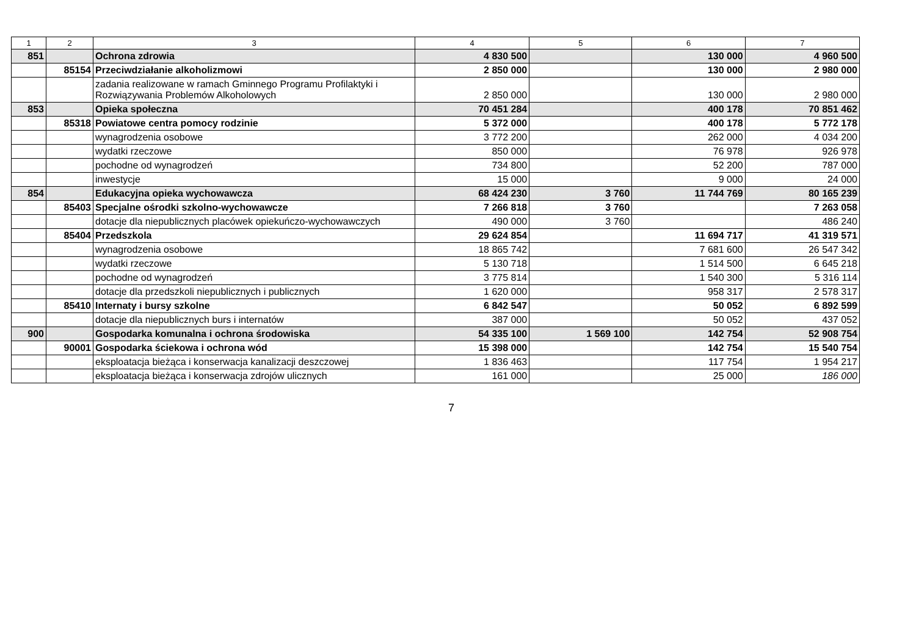| 1 | 2 | 3 | 4 | 5 | 6 | 7 |
| --- | --- | --- | --- | --- | --- | --- |
| 851 | | Ochrona zdrowia | 4 830 500 | | 130 000 | 4 960 500 |
| | 85154 | Przeciwdziałanie alkoholizmowi | 2 850 000 | | 130 000 | 2 980 000 |
| | | zadania realizowane w ramach Gminnego Programu Profilaktyki i Rozwiązywania Problemów Alkoholowych | 2 850 000 | | 130 000 | 2 980 000 |
| 853 | | Opieka społeczna | 70 451 284 | | 400 178 | 70 851 462 |
| | 85318 | Powiatowe centra pomocy rodzinie | 5 372 000 | | 400 178 | 5 772 178 |
| | | wynagrodzenia osobowe | 3 772 200 | | 262 000 | 4 034 200 |
| | | wydatki rzeczowe | 850 000 | | 76 978 | 926 978 |
| | | pochodne od wynagrodzeń | 734 800 | | 52 200 | 787 000 |
| | | inwestycje | 15 000 | | 9 000 | 24 000 |
| 854 | | Edukacyjna opieka wychowawcza | 68 424 230 | 3 760 | 11 744 769 | 80 165 239 |
| | 85403 | Specjalne ośrodki szkolno-wychowawcze | 7 266 818 | 3 760 | | 7 263 058 |
| | | dotacje dla niepublicznych placówek opiekuńczo-wychowawczych | 490 000 | 3 760 | | 486 240 |
| | 85404 | Przedszkola | 29 624 854 | | 11 694 717 | 41 319 571 |
| | | wynagrodzenia osobowe | 18 865 742 | | 7 681 600 | 26 547 342 |
| | | wydatki rzeczowe | 5 130 718 | | 1 514 500 | 6 645 218 |
| | | pochodne od wynagrodzeń | 3 775 814 | | 1 540 300 | 5 316 114 |
| | | dotacje dla przedszkoli niepublicznych i publicznych | 1 620 000 | | 958 317 | 2 578 317 |
| | 85410 | Internaty i bursy szkolne | 6 842 547 | | 50 052 | 6 892 599 |
| | | dotacje dla niepublicznych burs i internatów | 387 000 | | 50 052 | 437 052 |
| 900 | | Gospodarka komunalna i ochrona środowiska | 54 335 100 | 1 569 100 | 142 754 | 52 908 754 |
| | 90001 | Gospodarka ściekowa i ochrona wód | 15 398 000 | | 142 754 | 15 540 754 |
| | | eksploatacja bieżąca i konserwacja kanalizacji deszczowej | 1 836 463 | | 117 754 | 1 954 217 |
| | | eksploatacja bieżąca i konserwacja zdrojów ulicznych | 161 000 | | 25 000 | 186 000 |
7